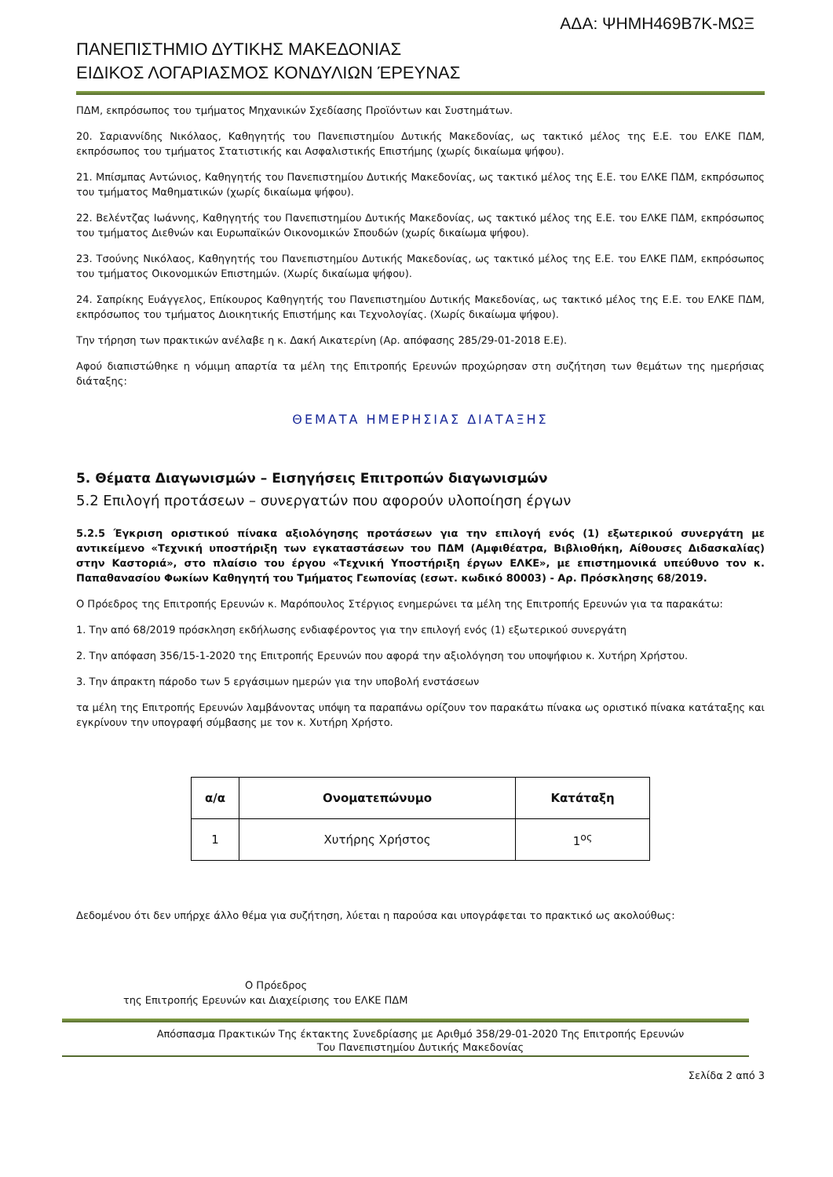ΑΔΑ: ΨΗΜΗ469Β7Κ-ΜΩΞ
ΠΑΝΕΠΙΣΤΗΜΙΟ ΔΥΤΙΚΗΣ ΜΑΚΕΔΟΝΙΑΣ
ΕΙΔΙΚΟΣ ΛΟΓΑΡΙΑΣΜΟΣ ΚΟΝΔΥΛΙΩΝ ΈΡΕΥΝΑΣ
ΠΔΜ, εκπρόσωπος του τμήματος Μηχανικών Σχεδίασης Προϊόντων και Συστημάτων.
20. Σαριαννίδης Νικόλαος, Καθηγητής του Πανεπιστημίου Δυτικής Μακεδονίας, ως τακτικό μέλος της Ε.Ε. του ΕΛΚΕ ΠΔΜ, εκπρόσωπος του τμήματος Στατιστικής και Ασφαλιστικής Επιστήμης (χωρίς δικαίωμα ψήφου).
21. Μπίσμπας Αντώνιος, Καθηγητής του Πανεπιστημίου Δυτικής Μακεδονίας, ως τακτικό μέλος της Ε.Ε. του ΕΛΚΕ ΠΔΜ, εκπρόσωπος του τμήματος Μαθηματικών (χωρίς δικαίωμα ψήφου).
22. Βελέντζας Ιωάννης, Καθηγητής του Πανεπιστημίου Δυτικής Μακεδονίας, ως τακτικό μέλος της Ε.Ε. του ΕΛΚΕ ΠΔΜ, εκπρόσωπος του τμήματος Διεθνών και Ευρωπαϊκών Οικονομικών Σπουδών (χωρίς δικαίωμα ψήφου).
23. Τσούνης Νικόλαος, Καθηγητής του Πανεπιστημίου Δυτικής Μακεδονίας, ως τακτικό μέλος της Ε.Ε. του ΕΛΚΕ ΠΔΜ, εκπρόσωπος του τμήματος Οικονομικών Επιστημών. (Χωρίς δικαίωμα ψήφου).
24. Σαπρίκης Ευάγγελος, Επίκουρος Καθηγητής του Πανεπιστημίου Δυτικής Μακεδονίας, ως τακτικό μέλος της Ε.Ε. του ΕΛΚΕ ΠΔΜ, εκπρόσωπος του τμήματος Διοικητικής Επιστήμης και Τεχνολογίας. (Χωρίς δικαίωμα ψήφου).
Την τήρηση των πρακτικών ανέλαβε η κ. Δακή Αικατερίνη (Αρ. απόφασης 285/29-01-2018 Ε.Ε).
Αφού διαπιστώθηκε η νόμιμη απαρτία τα μέλη της Επιτροπής Ερευνών προχώρησαν στη συζήτηση των θεμάτων της ημερήσιας διάταξης:
ΘΕΜΑΤΑ ΗΜΕΡΗΣΙΑΣ ΔΙΑΤΑΞΗΣ
5. Θέματα Διαγωνισμών – Εισηγήσεις Επιτροπών διαγωνισμών
5.2 Επιλογή προτάσεων – συνεργατών που αφορούν υλοποίηση έργων
5.2.5 Έγκριση οριστικού πίνακα αξιολόγησης προτάσεων για την επιλογή ενός (1) εξωτερικού συνεργάτη με αντικείμενο «Τεχνική υποστήριξη των εγκαταστάσεων του ΠΔΜ (Αμφιθέατρα, Βιβλιοθήκη, Αίθουσες Διδασκαλίας) στην Καστοριά», στο πλαίσιο του έργου «Τεχνική Υποστήριξη έργων ΕΛΚΕ», με επιστημονικά υπεύθυνο τον κ. Παπαθανασίου Φωκίων Καθηγητή του Τμήματος Γεωπονίας (εσωτ. κωδικό 80003) - Αρ. Πρόσκλησης 68/2019.
Ο Πρόεδρος της Επιτροπής Ερευνών κ. Μαρόπουλος Στέργιος ενημερώνει τα μέλη της Επιτροπής Ερευνών για τα παρακάτω:
1. Την από 68/2019 πρόσκληση εκδήλωσης ενδιαφέροντος για την επιλογή ενός (1) εξωτερικού συνεργάτη
2. Την απόφαση 356/15-1-2020 της Επιτροπής Ερευνών που αφορά την αξιολόγηση του υποψήφιου κ. Χυτήρη Χρήστου.
3. Την άπρακτη πάροδο των 5 εργάσιμων ημερών για την υποβολή ενστάσεων
τα μέλη της Επιτροπής Ερευνών λαμβάνοντας υπόψη τα παραπάνω ορίζουν τον παρακάτω πίνακα ως οριστικό πίνακα κατάταξης και εγκρίνουν την υπογραφή σύμβασης με τον κ. Χυτήρη Χρήστο.
| α/α | Ονοματεπώνυμο | Κατάταξη |
| --- | --- | --- |
| 1 | Χυτήρης Χρήστος | 1<sup>ος</sup> |
Δεδομένου ότι δεν υπήρχε άλλο θέμα για συζήτηση, λύεται η παρούσα και υπογράφεται το πρακτικό ως ακολούθως:
Ο Πρόεδρος
της Επιτροπής Ερευνών και Διαχείρισης του ΕΛΚΕ ΠΔΜ
Απόσπασμα Πρακτικών Της έκτακτης Συνεδρίασης με Αριθμό 358/29-01-2020 Της Επιτροπής Ερευνών
Του Πανεπιστημίου Δυτικής Μακεδονίας
Σελίδα 2 από 3